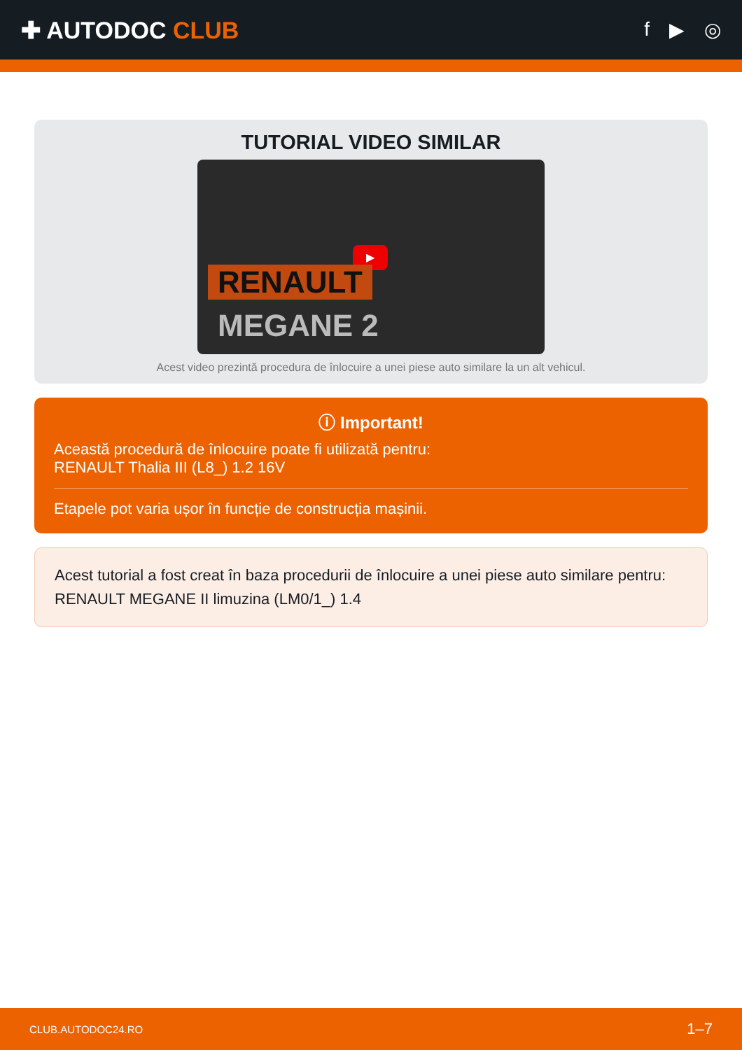✚ AUTODOC CLUB
f ▶ ◎
TUTORIAL VIDEO SIMILAR
▶
RENAULT
MEGANE 2
Acest video prezintă procedura de înlocuire a unei piese auto similare la un alt vehicul.
ⓘ Important!
Această procedură de înlocuire poate fi utilizată pentru:
RENAULT Thalia III (L8_) 1.2 16V
Etapele pot varia ușor în funcție de construcția mașinii.
Acest tutorial a fost creat în baza procedurii de înlocuire a unei piese auto similare pentru: RENAULT MEGANE II limuzina (LM0/1_) 1.4
CLUB.AUTODOC24.RO 1–7